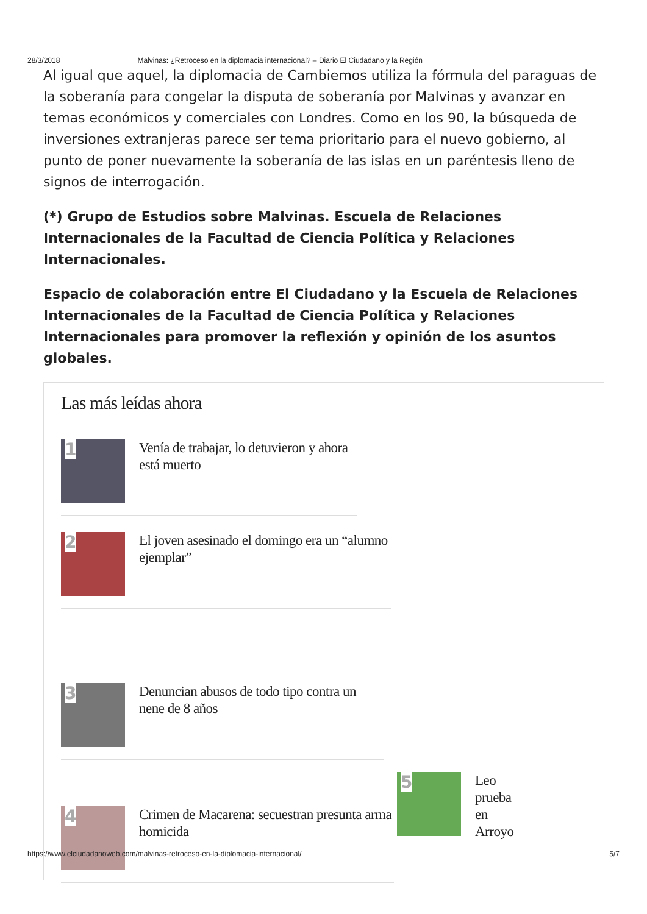28/3/2018 Malvinas: ¿Retroceso en la diplomacia internacional? – Diario El Ciudadano y la Región
Al igual que aquel, la diplomacia de Cambiemos utiliza la fórmula del paraguas de la soberanía para congelar la disputa de soberanía por Malvinas y avanzar en temas económicos y comerciales con Londres. Como en los 90, la búsqueda de inversiones extranjeras parece ser tema prioritario para el nuevo gobierno, al punto de poner nuevamente la soberanía de las islas en un paréntesis lleno de signos de interrogación.
(*) Grupo de Estudios sobre Malvinas. Escuela de Relaciones Internacionales de la Facultad de Ciencia Política y Relaciones Internacionales.
Espacio de colaboración entre El Ciudadano y la Escuela de Relaciones Internacionales de la Facultad de Ciencia Política y Relaciones Internacionales para promover la reflexión y opinión de los asuntos globales.
Las más leídas ahora
1
Venía de trabajar, lo detuvieron y ahora está muerto
2
El joven asesinado el domingo era un “alumno ejemplar”
3
Denuncian abusos de todo tipo contra un nene de 8 años
4
Crimen de Macarena: secuestran presunta arma homicida
5
Leo
prueba
en
Arroyo
https://www.elciudadanoweb.com/malvinas-retroceso-en-la-diplomacia-internacional/ 5/7